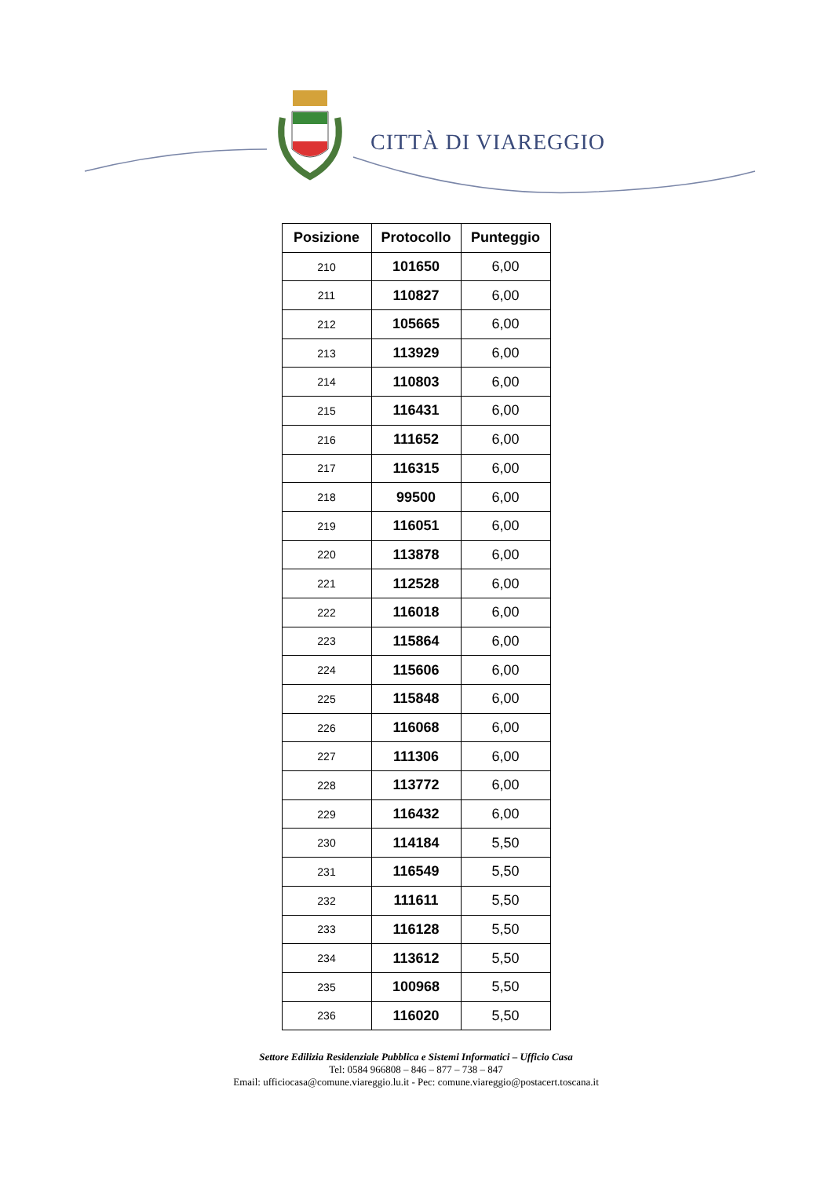CITTÀ DI VIAREGGIO
| Posizione | Protocollo | Punteggio |
| --- | --- | --- |
| 210 | 101650 | 6,00 |
| 211 | 110827 | 6,00 |
| 212 | 105665 | 6,00 |
| 213 | 113929 | 6,00 |
| 214 | 110803 | 6,00 |
| 215 | 116431 | 6,00 |
| 216 | 111652 | 6,00 |
| 217 | 116315 | 6,00 |
| 218 | 99500 | 6,00 |
| 219 | 116051 | 6,00 |
| 220 | 113878 | 6,00 |
| 221 | 112528 | 6,00 |
| 222 | 116018 | 6,00 |
| 223 | 115864 | 6,00 |
| 224 | 115606 | 6,00 |
| 225 | 115848 | 6,00 |
| 226 | 116068 | 6,00 |
| 227 | 111306 | 6,00 |
| 228 | 113772 | 6,00 |
| 229 | 116432 | 6,00 |
| 230 | 114184 | 5,50 |
| 231 | 116549 | 5,50 |
| 232 | 111611 | 5,50 |
| 233 | 116128 | 5,50 |
| 234 | 113612 | 5,50 |
| 235 | 100968 | 5,50 |
| 236 | 116020 | 5,50 |
Settore Edilizia Residenziale Pubblica e Sistemi Informatici – Ufficio Casa
Tel: 0584 966808 – 846 – 877 – 738 – 847
Email: ufficiocasa@comune.viareggio.lu.it - Pec: comune.viareggio@postacert.toscana.it